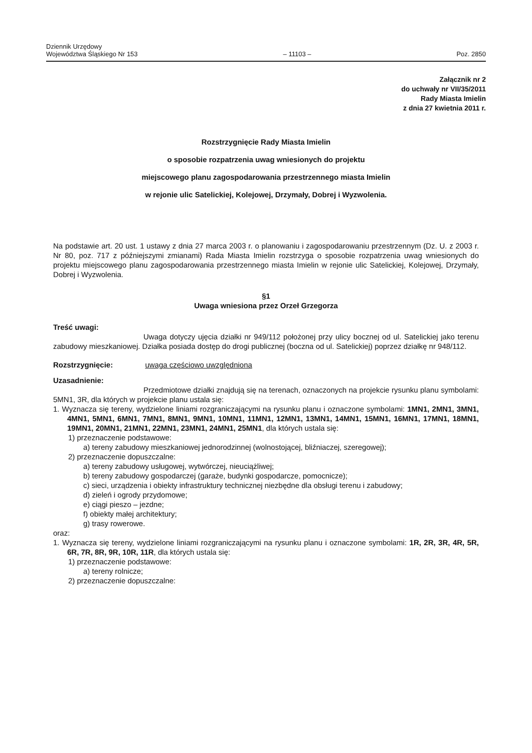Dziennik Urzędowy
Województwa Śląskiego Nr 153
– 11103 –
Poz. 2850
Załącznik nr 2
do uchwały nr VII/35/2011
Rady Miasta Imielin
z dnia 27 kwietnia 2011 r.
Rozstrzygnięcie Rady Miasta Imielin
o sposobie rozpatrzenia uwag wniesionych do projektu
miejscowego planu zagospodarowania przestrzennego miasta Imielin
w rejonie ulic Satelickiej, Kolejowej, Drzymały, Dobrej i Wyzwolenia.
Na podstawie art. 20 ust. 1 ustawy z dnia 27 marca 2003 r. o planowaniu i zagospodarowaniu przestrzennym (Dz. U. z 2003 r. Nr 80, poz. 717 z późniejszymi zmianami) Rada Miasta Imielin rozstrzyga o sposobie rozpatrzenia uwag wniesionych do projektu miejscowego planu zagospodarowania przestrzennego miasta Imielin w rejonie ulic Satelickiej, Kolejowej, Drzymały, Dobrej i Wyzwolenia.
§1
Uwaga wniesiona przez Orzeł Grzegorza
Treść uwagi:
Uwaga dotyczy ujęcia działki nr 949/112 położonej przy ulicy bocznej od ul. Satelickiej jako terenu zabudowy mieszkaniowej. Działka posiada dostęp do drogi publicznej (boczna od ul. Satelickiej) poprzez działkę nr 948/112.
Rozstrzygnięcie: uwaga częściowo uwzględniona
Uzasadnienie:
Przedmiotowe działki znajdują się na terenach, oznaczonych na projekcie rysunku planu symbolami: 5MN1, 3R, dla których w projekcie planu ustala się:
1. Wyznacza się tereny, wydzielone liniami rozgraniczającymi na rysunku planu i oznaczone symbolami: 1MN1, 2MN1, 3MN1, 4MN1, 5MN1, 6MN1, 7MN1, 8MN1, 9MN1, 10MN1, 11MN1, 12MN1, 13MN1, 14MN1, 15MN1, 16MN1, 17MN1, 18MN1, 19MN1, 20MN1, 21MN1, 22MN1, 23MN1, 24MN1, 25MN1, dla których ustala się:
1) przeznaczenie podstawowe:
a) tereny zabudowy mieszkaniowej jednorodzinnej (wolnostojącej, bliźniaczej, szeregowej);
2) przeznaczenie dopuszczalne:
a) tereny zabudowy usługowej, wytwórczej, nieuciążliwej;
b) tereny zabudowy gospodarczej (garaże, budynki gospodarcze, pomocnicze);
c) sieci, urządzenia i obiekty infrastruktury technicznej niezbędne dla obsługi terenu i zabudowy;
d) zieleń i ogrody przydomowe;
e) ciągi pieszo – jezdne;
f) obiekty małej architektury;
g) trasy rowerowe.
oraz:
1. Wyznacza się tereny, wydzielone liniami rozgraniczającymi na rysunku planu i oznaczone symbolami: 1R, 2R, 3R, 4R, 5R, 6R, 7R, 8R, 9R, 10R, 11R, dla których ustala się:
1) przeznaczenie podstawowe:
a) tereny rolnicze;
2) przeznaczenie dopuszczalne: